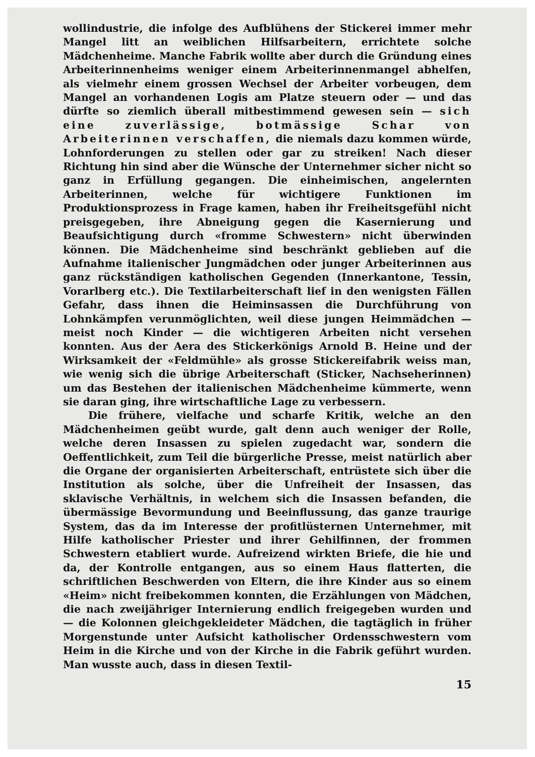wollindustrie, die infolge des Aufblühens der Stickerei immer mehr Mangel litt an weiblichen Hilfsarbeitern, errichtete solche Mädchenheime. Manche Fabrik wollte aber durch die Gründung eines Arbeiterinnenheims weniger einem Arbeiterinnenmangel abhelfen, als vielmehr einem grossen Wechsel der Arbeiter vorbeugen, dem Mangel an vorhandenen Logis am Platze steuern oder — und das dürfte so ziemlich überall mitbestimmend gewesen sein — sich eine zuverlässige, botmässige Schar von Arbeiterinnen verschaffen, die niemals dazu kommen würde, Lohnforderungen zu stellen oder gar zu streiken! Nach dieser Richtung hin sind aber die Wünsche der Unternehmer sicher nicht so ganz in Erfüllung gegangen. Die einheimischen, angelernten Arbeiterinnen, welche für wichtigere Funktionen im Produktionsprozess in Frage kamen, haben ihr Freiheitsgefühl nicht preisgegeben, ihre Abneigung gegen die Kasernierung und Beaufsichtigung durch «fromme Schwestern» nicht überwinden können. Die Mädchenheime sind beschränkt geblieben auf die Aufnahme italienischer Jungmädchen oder junger Arbeiterinnen aus ganz rückständigen katholischen Gegenden (Innerkantone, Tessin, Vorarlberg etc.). Die Textilarbeiterschaft lief in den wenigsten Fällen Gefahr, dass ihnen die Heiminsassen die Durchführung von Lohnkämpfen verunmöglichten, weil diese jungen Heimmädchen — meist noch Kinder — die wichtigeren Arbeiten nicht versehen konnten. Aus der Aera des Stickerkönigs Arnold B. Heine und der Wirksamkeit der «Feldmühle» als grosse Stickereifabrik weiss man, wie wenig sich die übrige Arbeiterschaft (Sticker, Nachseherinnen) um das Bestehen der italienischen Mädchenheime kümmerte, wenn sie daran ging, ihre wirtschaftliche Lage zu verbessern.
Die frühere, vielfache und scharfe Kritik, welche an den Mädchenheimen geübt wurde, galt denn auch weniger der Rolle, welche deren Insassen zu spielen zugedacht war, sondern die Oeffentlichkeit, zum Teil die bürgerliche Presse, meist natürlich aber die Organe der organisierten Arbeiterschaft, entrüstete sich über die Institution als solche, über die Unfreiheit der Insassen, das sklavische Verhältnis, in welchem sich die Insassen befanden, die übermässige Bevormundung und Beeinflussung, das ganze traurige System, das da im Interesse der profitlüsternen Unternehmer, mit Hilfe katholischer Priester und ihrer Gehilfinnen, der frommen Schwestern etabliert wurde. Aufreizend wirkten Briefe, die hie und da, der Kontrolle entgangen, aus so einem Haus flatterten, die schriftlichen Beschwerden von Eltern, die ihre Kinder aus so einem «Heim» nicht freibekommen konnten, die Erzählungen von Mädchen, die nach zweijähriger Internierung endlich freigegeben wurden und — die Kolonnen gleichgekleideter Mädchen, die tagtäglich in früher Morgenstunde unter Aufsicht katholischer Ordensschwestern vom Heim in die Kirche und von der Kirche in die Fabrik geführt wurden. Man wusste auch, dass in diesen Textil-
15